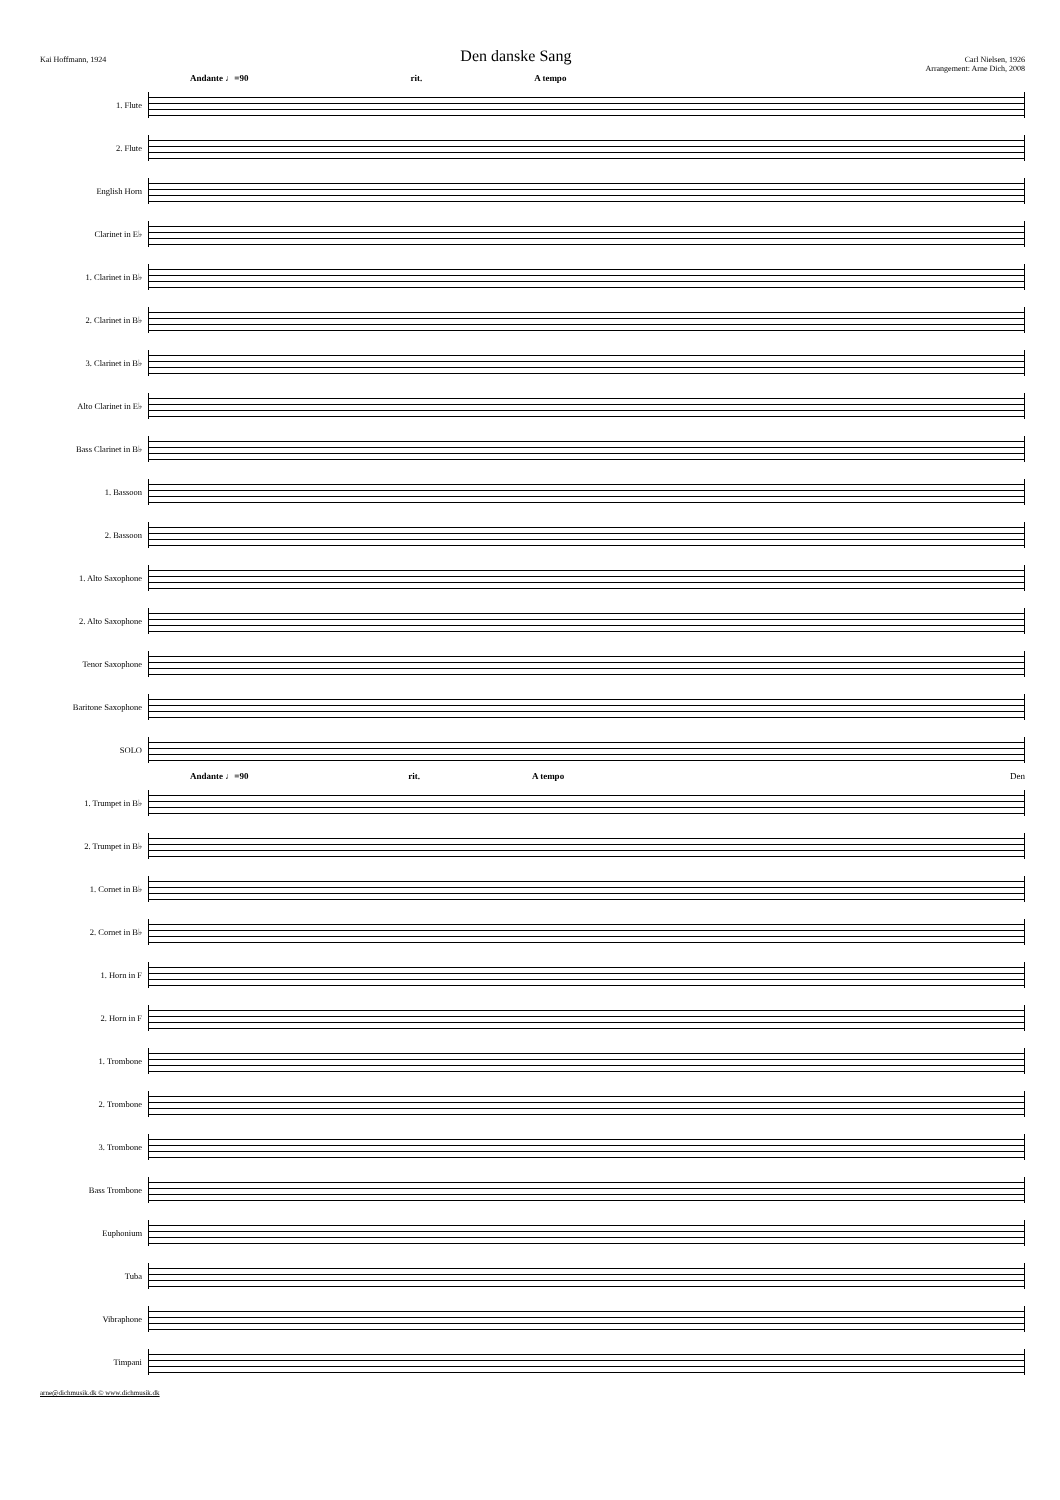Kai Hoffmann, 1924
Den danske Sang
Carl Nielsen, 1926
Arrangement: Arne Dich, 2008
Andante ♩=90 rit. A tempo
1. Flute
2. Flute
English Horn
Clarinet in E♭
1. Clarinet in B♭
2. Clarinet in B♭
3. Clarinet in B♭
Alto Clarinet in E♭
Bass Clarinet in B♭
1. Bassoon
2. Bassoon
1. Alto Saxophone
2. Alto Saxophone
Tenor Saxophone
Baritone Saxophone
SOLO
Andante ♩=90 rit. A tempo Den
1. Trumpet in B♭
2. Trumpet in B♭
1. Cornet in B♭
2. Cornet in B♭
1. Horn in F
2. Horn in F
1. Trombone
2. Trombone
3. Trombone
Bass Trombone
Euphonium
Tuba
Vibraphone
Timpani
arne@dichmusik.dk © www.dichmusik.dk